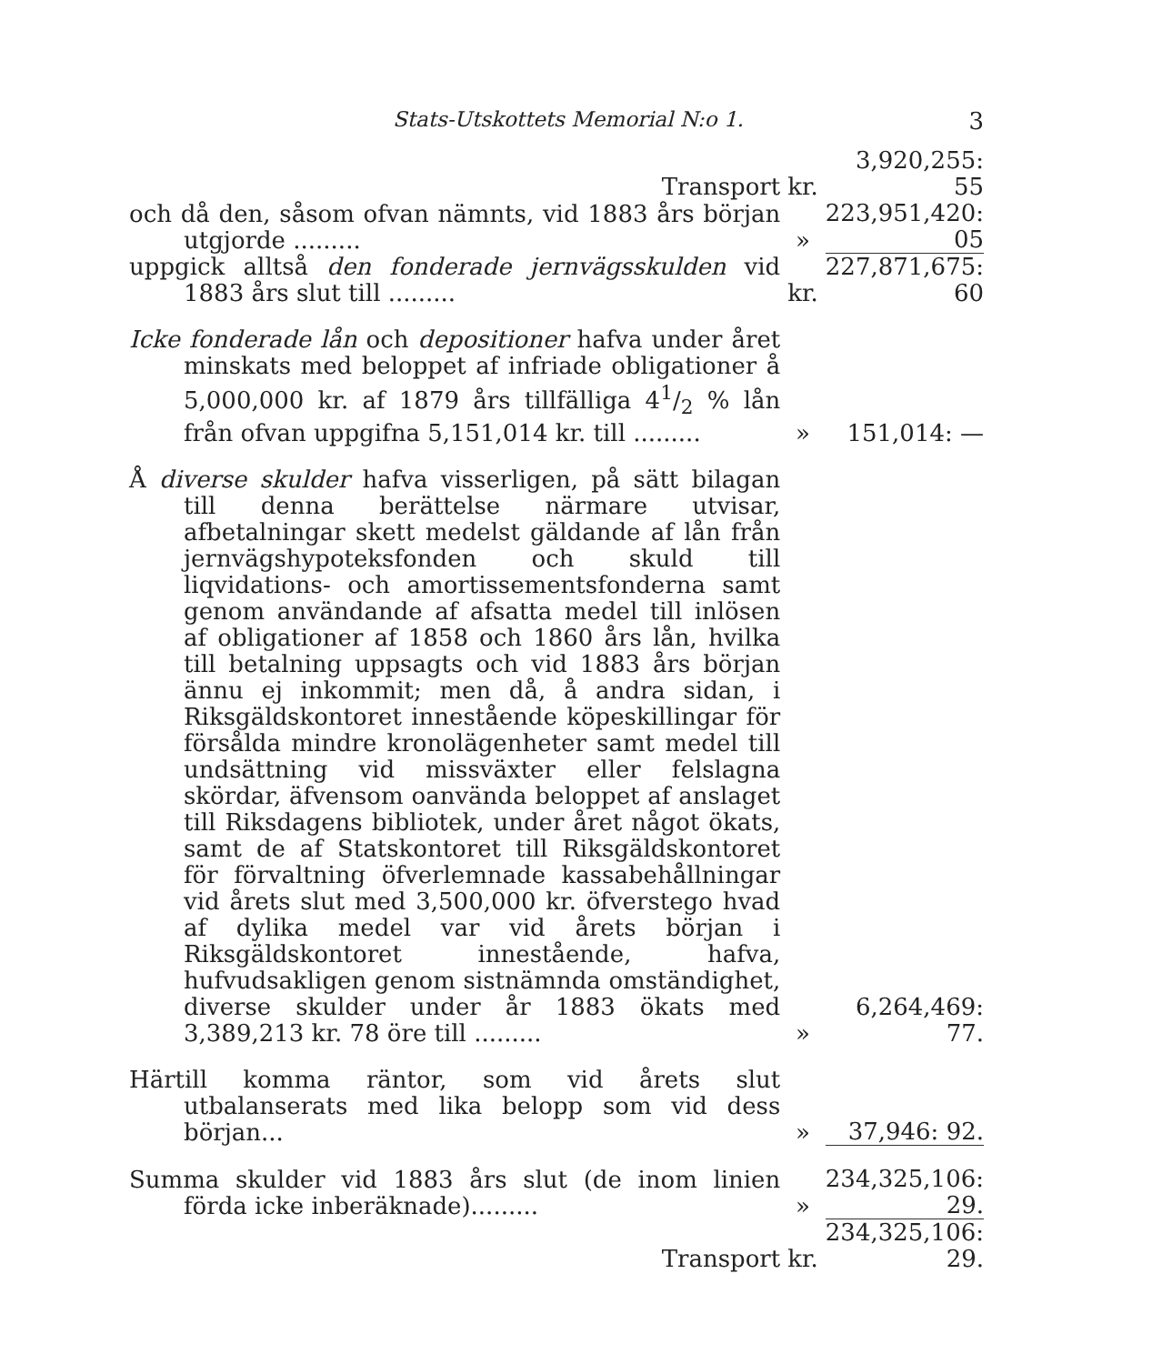Stats-Utskottets Memorial N:o 1. 3
| Transport | kr. | 3,920,255: 55 |
| och då den, såsom ofvan nämnts, vid 1883 års början utgjorde ......... | » | 223,951,420: 05 |
| uppgick alltså den fonderade jernvägsskulden vid 1883 års slut till ......... | kr. | 227,871,675: 60 |
| Icke fonderade lån och depositioner hafva under året minskats med beloppet af infriade obligationer å 5,000,000 kr. af 1879 års tillfälliga 41/2 % lån från ofvan uppgifna 5,151,014 kr. till ......... | » | 151,014: — |
| Å diverse skulder hafva visserligen, på sätt bilagan till denna berättelse närmare utvisar, afbetalningar skett medelst gäldande af lån från jernvägshypoteksfonden och skuld till liqvidations- och amortissementsfonderna samt genom användande af afsatta medel till inlösen af obligationer af 1858 och 1860 års lån, hvilka till betalning uppsagts och vid 1883 års början ännu ej inkommit; men då, å andra sidan, i Riksgäldskontoret innestående köpeskillingar för försålda mindre kronolägenheter samt medel till undsättning vid missväxter eller felslagna skördar, äfvensom oanvända beloppet af anslaget till Riksdagens bibliotek, under året något ökats, samt de af Statskontoret till Riksgäldskontoret för förvaltning öfverlemnade kassabehållningar vid årets slut med 3,500,000 kr. öfverstego hvad af dylika medel var vid årets början i Riksgäldskontoret innestående, hafva, hufvudsakligen genom sistnämnda omständighet, diverse skulder under år 1883 ökats med 3,389,213 kr. 78 öre till ......... | » | 6,264,469: 77. |
| Härtill komma räntor, som vid årets slut utbalanserats med lika belopp som vid dess början... | » | 37,946: 92. |
| Summa skulder vid 1883 års slut (de inom linien förda icke inberäknade)......... | » | 234,325,106: 29. |
| Transport | kr. | 234,325,106: 29. |